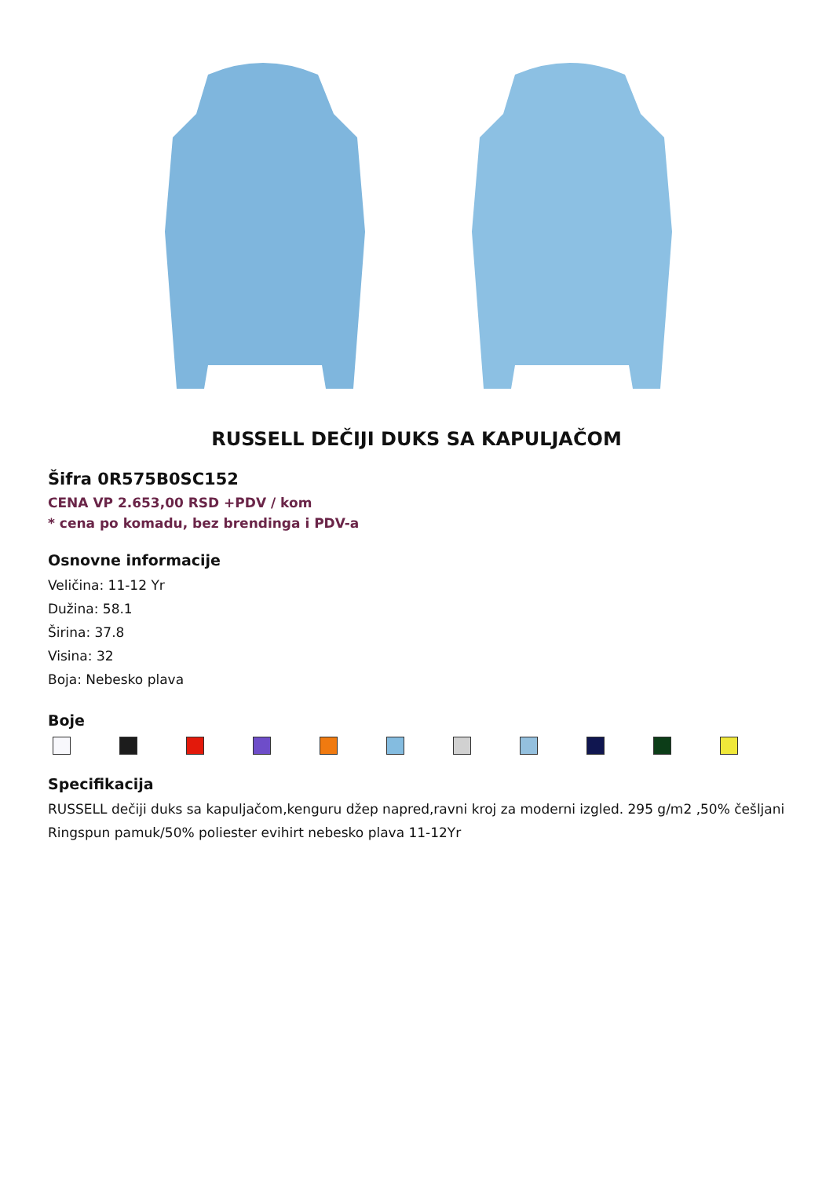RUSSELL DEČIJI DUKS SA KAPULJAČOM
Šifra 0R575B0SC152
CENA VP 2.653,00 RSD +PDV / kom
* cena po komadu, bez brendinga i PDV-a
Osnovne informacije
Veličina: 11-12 Yr
Dužina: 58.1
Širina: 37.8
Visina: 32
Boja: Nebesko plava
Boje
Specifikacija
RUSSELL dečiji duks sa kapuljačom,kenguru džep napred,ravni kroj za moderni izgled. 295 g/m2 ,50% češljani Ringspun pamuk/50% poliester evihirt nebesko plava 11-12Yr